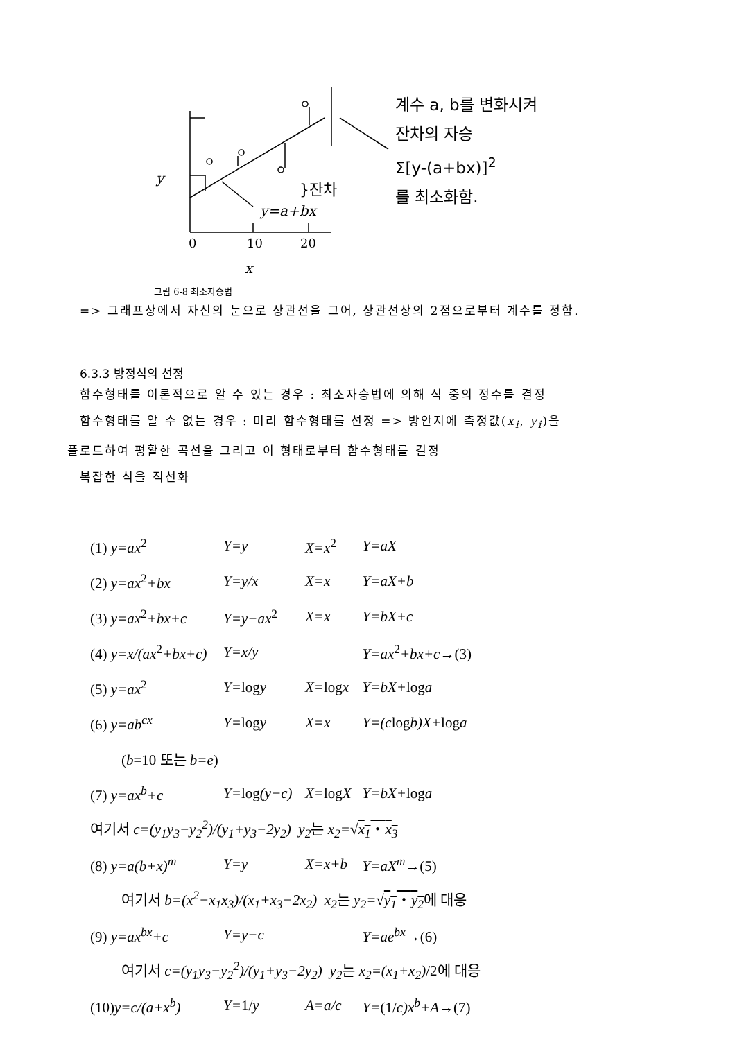y }잔차
y=a+bx
0 10 20
x
계수 a, b를 변화시켜
잔차의 자승
Σ[y-(a+bx)]<sup>2</sup>
를 최소화함.
그림 6-8 최소자승법
=> 그래프상에서 자신의 눈으로 상관선을 그어, 상관선상의 2점으로부터 계수를 정함.
6.3.3 방정식의 선정
함수형태를 이론적으로 알 수 있는 경우 : 최소자승법에 의해 식 중의 정수를 결정
함수형태를 알 수 없는 경우 : 미리 함수형태를 선정 => 방안지에 측정값(x<sub>i</sub>, y<sub>i</sub>)을
플로트하여 평활한 곡선을 그리고 이 형태로부터 함수형태를 결정
복잡한 식을 직선화
| (1) y=ax<sup>2</sup> | Y=y | X=x<sup>2</sup> | Y=aX |
| (2) y=ax<sup>2</sup> +bx | Y=y/x | X=x | Y=aX+b |
| (3) y=ax<sup>2</sup> +bx+c | Y=y−ax<sup>2</sup> | X=x | Y=bX+c |
| (4) y=x/(ax<sup>2</sup> +bx+c) | Y=x/y | | Y=ax<sup>2</sup> +bx+c →(3) |
| (5) y=ax<sup>2</sup> | Y= log y | X= log x | Y=bX+ log a |
| (6) y=ab<sup>cx</sup> | Y= log y | X=x | Y=(c log b)X+ log a |
| ( b =10 또는 b=e ) | | | |
| (7) y=ax<sup>b</sup>+c | Y= log (y−c) | X= log X | Y=bX+ log a |
| 여기서 c=(y<sub>1</sub>y<sub>3</sub>−y<sub>2</sub><sup>2</sup>)/(y<sub>1</sub>+y<sub>3</sub>−2y<sub>2</sub>) y<sub>2</sub> 는 x<sub>2</sub>= √ x<sub>1</sub> ・ x<sub>3</sub> | | | |
| (8) y=a(b+x)<sup>m</sup> | Y=y | X=x+b | Y=aX<sup>m</sup> →(5) |
| 여기서 b=(x<sup>2</sup>−x<sub>1</sub>x<sub>3</sub>)/(x<sub>1</sub>+x<sub>3</sub>−2x<sub>2</sub>) x<sub>2</sub> 는 y<sub>2</sub>= √ y<sub>1</sub> ・ y<sub>2</sub> 에 대응 | | | |
| (9) y=ax<sup>bx</sup>+c | Y=y−c | | Y=ae<sup>bx</sup> →(6) |
| 여기서 c=(y<sub>1</sub>y<sub>3</sub>−y<sub>2</sub><sup>2</sup>)/(y<sub>1</sub>+y<sub>3</sub>−2y<sub>2</sub>) y<sub>2</sub> 는 x<sub>2</sub>=(x<sub>1</sub>+x<sub>2</sub>) /2에 대응 | | | |
| (10) y=c/(a+x<sup>b</sup>) | Y= 1/ y | A=a/c | Y= (1/ c)x<sup>b</sup>+A →(7) |